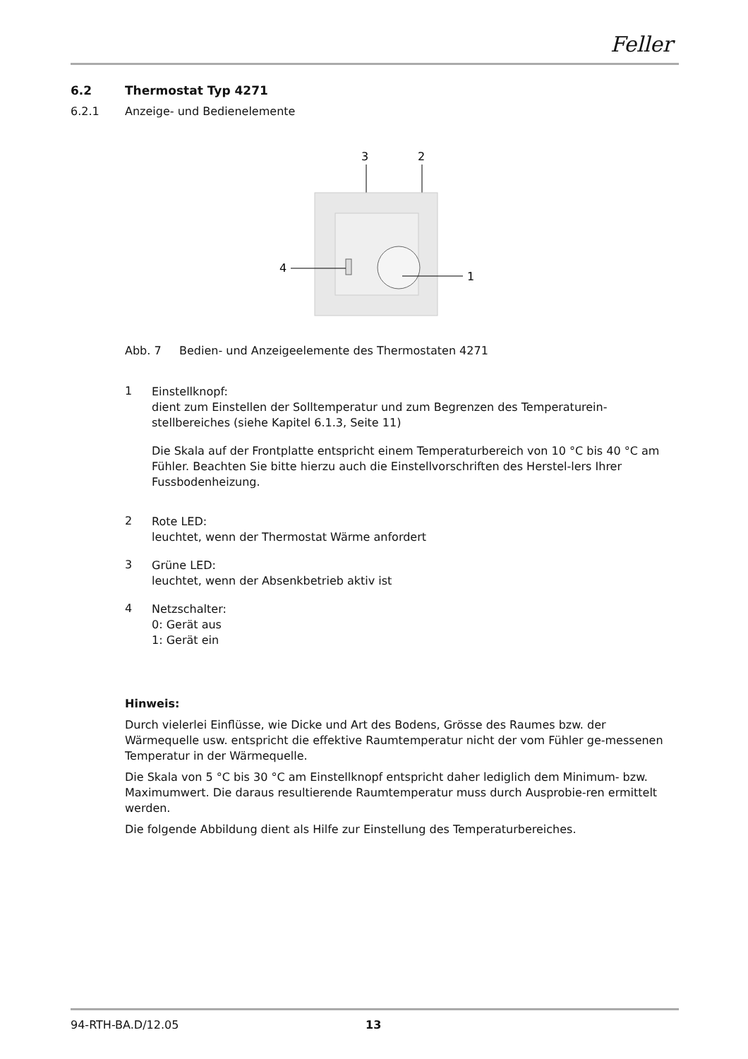Feller
6.2 Thermostat Typ 4271
6.2.1 Anzeige- und Bedienelemente
3
2
4
1
Abb. 7 Bedien- und Anzeigeelemente des Thermostaten 4271
1
Einstellknopf:
dient zum Einstellen der Solltemperatur und zum Begrenzen des Temperaturein-stellbereiches (siehe Kapitel 6.1.3, Seite 11)
Die Skala auf der Frontplatte entspricht einem Temperaturbereich von 10 °C bis 40 °C am Fühler. Beachten Sie bitte hierzu auch die Einstellvorschriften des Herstel-lers Ihrer Fussbodenheizung.
2
Rote LED:
leuchtet, wenn der Thermostat Wärme anfordert
3
Grüne LED:
leuchtet, wenn der Absenkbetrieb aktiv ist
4
Netzschalter:
0: Gerät aus
1: Gerät ein
Hinweis:
Durch vielerlei Einflüsse, wie Dicke und Art des Bodens, Grösse des Raumes bzw. der Wärmequelle usw. entspricht die effektive Raumtemperatur nicht der vom Fühler ge-messenen Temperatur in der Wärmequelle.
Die Skala von 5 °C bis 30 °C am Einstellknopf entspricht daher lediglich dem Minimum- bzw. Maximumwert. Die daraus resultierende Raumtemperatur muss durch Ausprobie-ren ermittelt werden.
Die folgende Abbildung dient als Hilfe zur Einstellung des Temperaturbereiches.
94-RTH-BA.D/12.05 13